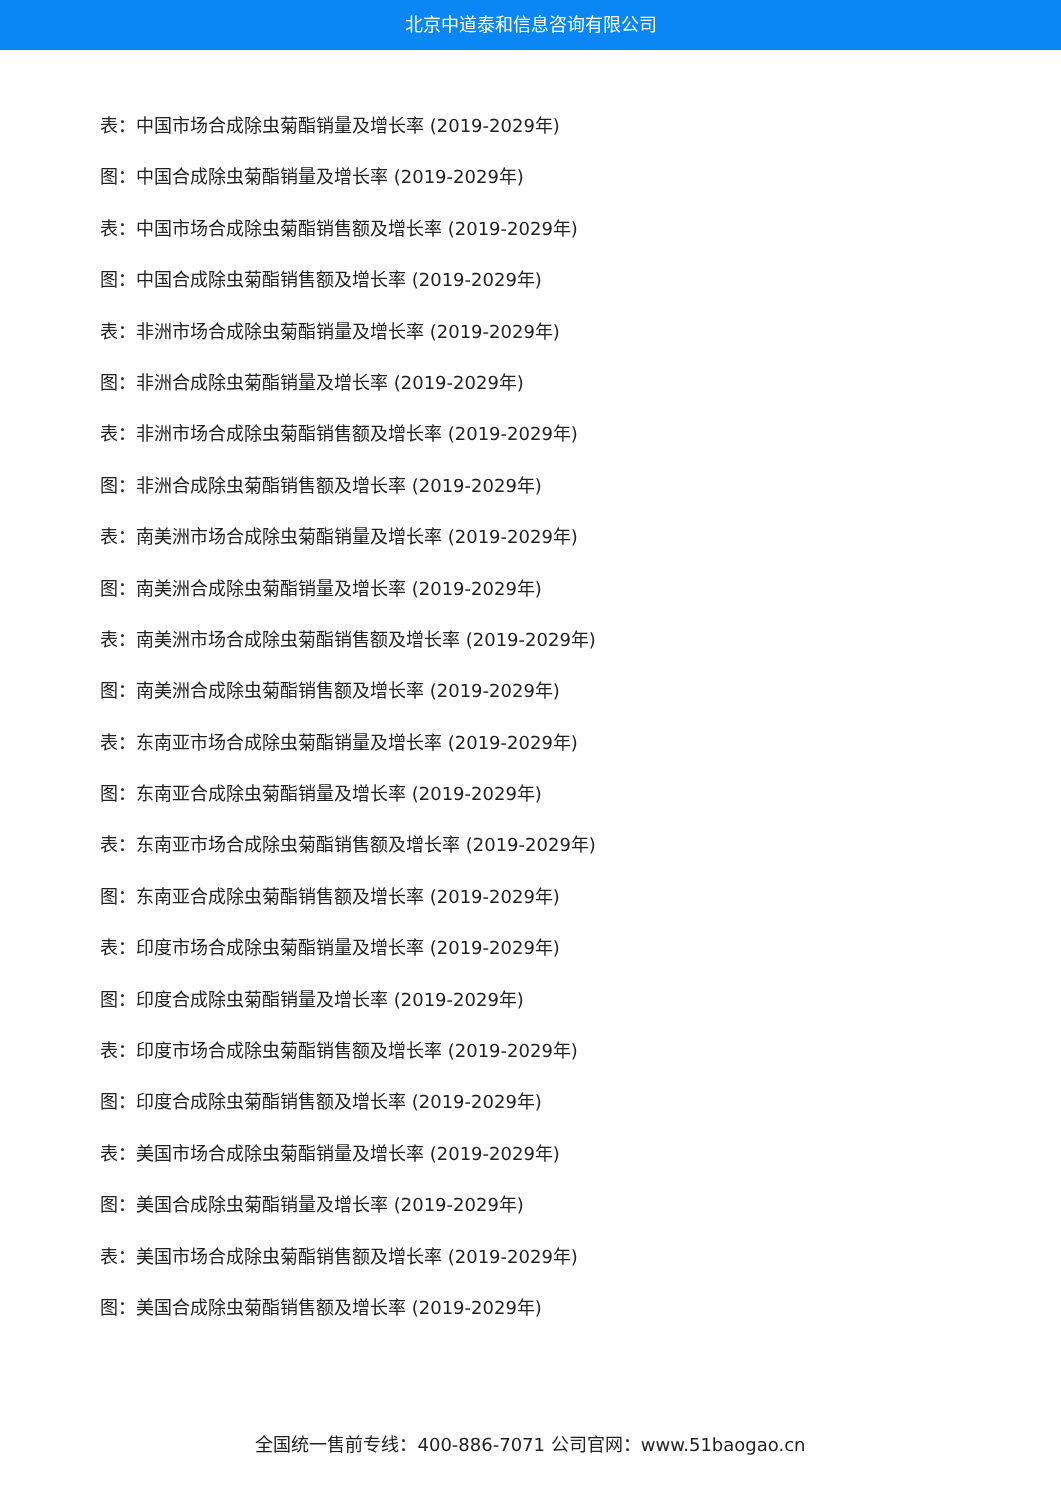北京中道泰和信息咨询有限公司
表：中国市场合成除虫菊酯销量及增长率 (2019-2029年)
图：中国合成除虫菊酯销量及增长率 (2019-2029年)
表：中国市场合成除虫菊酯销售额及增长率 (2019-2029年)
图：中国合成除虫菊酯销售额及增长率 (2019-2029年)
表：非洲市场合成除虫菊酯销量及增长率 (2019-2029年)
图：非洲合成除虫菊酯销量及增长率 (2019-2029年)
表：非洲市场合成除虫菊酯销售额及增长率 (2019-2029年)
图：非洲合成除虫菊酯销售额及增长率 (2019-2029年)
表：南美洲市场合成除虫菊酯销量及增长率 (2019-2029年)
图：南美洲合成除虫菊酯销量及增长率 (2019-2029年)
表：南美洲市场合成除虫菊酯销售额及增长率 (2019-2029年)
图：南美洲合成除虫菊酯销售额及增长率 (2019-2029年)
表：东南亚市场合成除虫菊酯销量及增长率 (2019-2029年)
图：东南亚合成除虫菊酯销量及增长率 (2019-2029年)
表：东南亚市场合成除虫菊酯销售额及增长率 (2019-2029年)
图：东南亚合成除虫菊酯销售额及增长率 (2019-2029年)
表：印度市场合成除虫菊酯销量及增长率 (2019-2029年)
图：印度合成除虫菊酯销量及增长率 (2019-2029年)
表：印度市场合成除虫菊酯销售额及增长率 (2019-2029年)
图：印度合成除虫菊酯销售额及增长率 (2019-2029年)
表：美国市场合成除虫菊酯销量及增长率 (2019-2029年)
图：美国合成除虫菊酯销量及增长率 (2019-2029年)
表：美国市场合成除虫菊酯销售额及增长率 (2019-2029年)
图：美国合成除虫菊酯销售额及增长率 (2019-2029年)
全国统一售前专线：400-886-7071 公司官网：www.51baogao.cn